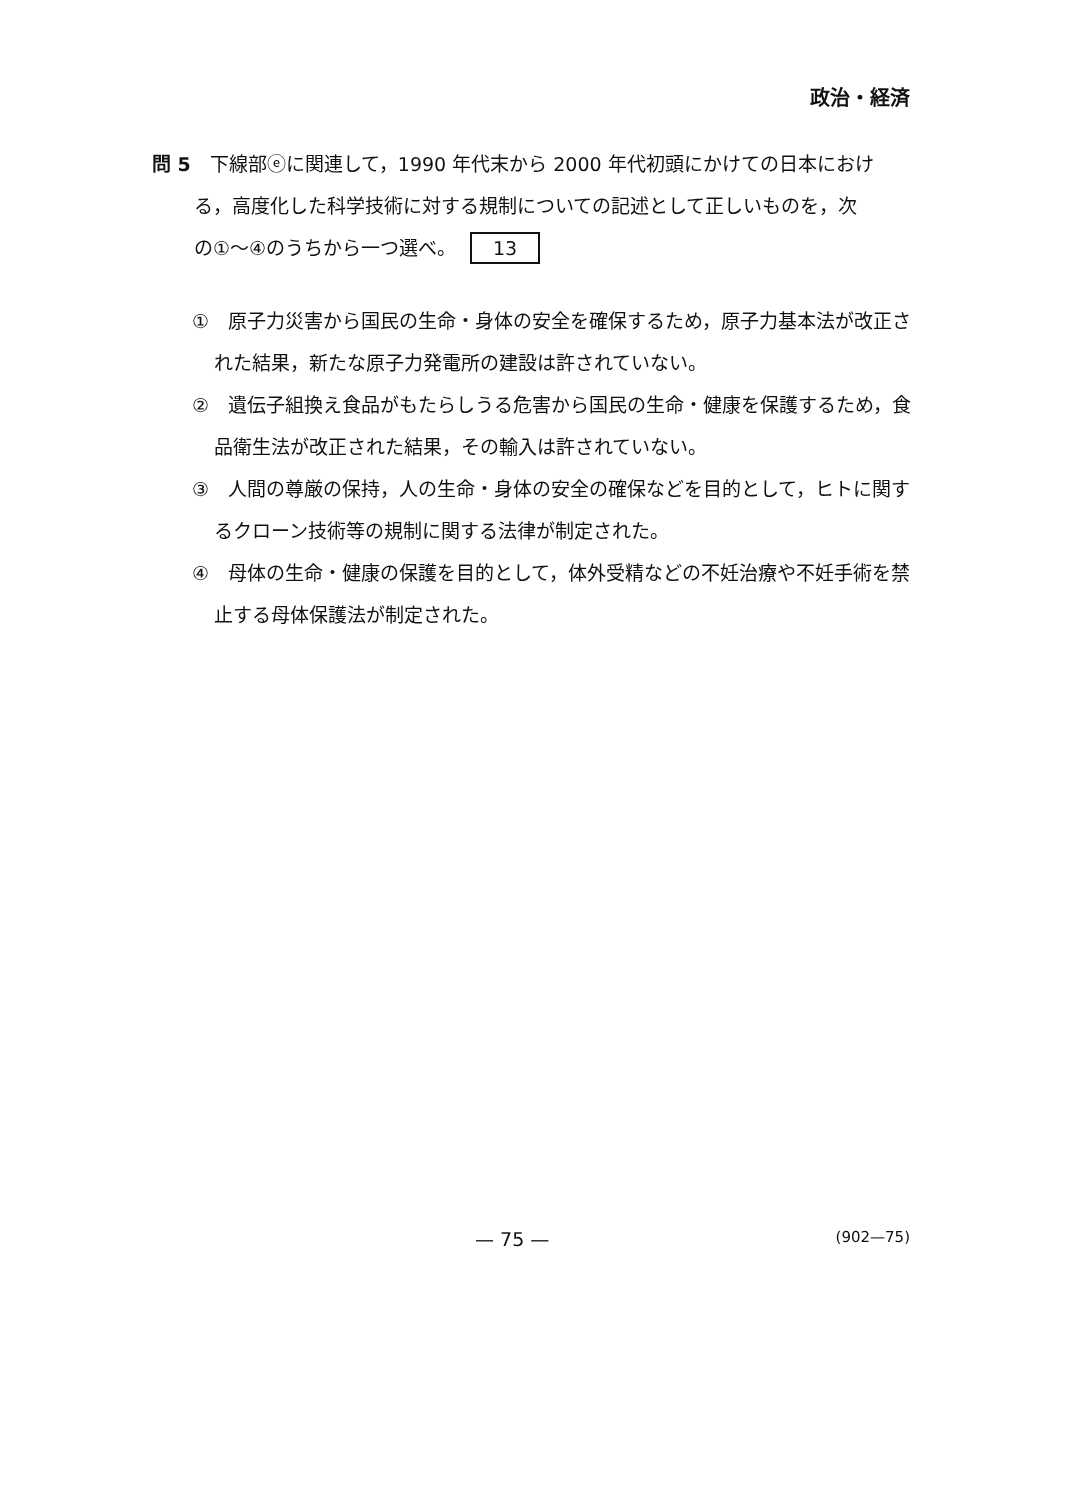政治・経済
問 5　下線部ⓔに関連して，1990 年代末から 2000 年代初頭にかけての日本におけ
る，高度化した科学技術に対する規制についての記述として正しいものを，次
の①～④のうちから一つ選べ。 13
①　原子力災害から国民の生命・身体の安全を確保するため，原子力基本法が改正された結果，新たな原子力発電所の建設は許されていない。
②　遺伝子組換え食品がもたらしうる危害から国民の生命・健康を保護するため，食品衛生法が改正された結果，その輸入は許されていない。
③　人間の尊厳の保持，人の生命・身体の安全の確保などを目的として，ヒトに関するクローン技術等の規制に関する法律が制定された。
④　母体の生命・健康の保護を目的として，体外受精などの不妊治療や不妊手術を禁止する母体保護法が制定された。
— 75 — (902—75)